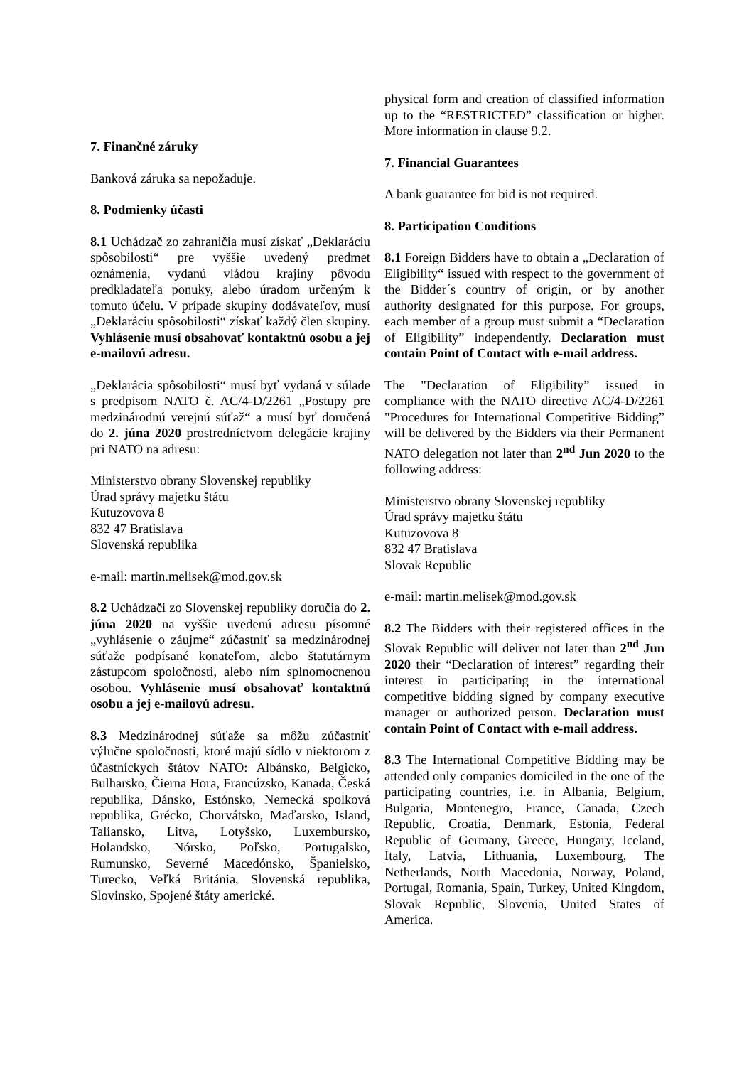7. Finančné záruky
Banková záruka sa nepožaduje.
8. Podmienky účasti
8.1 Uchádzač zo zahraničia musí získať „Deklaráciu spôsobilosti“ pre vyššie uvedený predmet oznámenia, vydanú vládou krajiny pôvodu predkladateľa ponuky, alebo úradom určeným k tomuto účelu. V prípade skupiny dodávateľov, musí „Deklaráciu spôsobilosti“ získať každý člen skupiny. Vyhlásenie musí obsahovať kontaktnú osobu a jej e-mailovú adresu.
„Deklarácia spôsobilosti“ musí byť vydaná v súlade s predpisom NATO č. AC/4-D/2261 „Postupy pre medzinárodnú verejnú súťaž“ a musí byť doručená do 2. júna 2020 prostredníctvom delegácie krajiny pri NATO na adresu:
Ministerstvo obrany Slovenskej republiky
Úrad správy majetku štátu
Kutuzovova 8
832 47 Bratislava
Slovenská republika
e-mail: martin.melisek@mod.gov.sk
8.2 Uchádzači zo Slovenskej republiky doručia do 2. júna 2020 na vyššie uvedenú adresu písomné „vyhlásenie o záujme“ zúčastniť sa medzinárodnej súťaže podpísané konateľom, alebo štatutárnym zástupcom spoločnosti, alebo ním splnomocnenou osobou. Vyhlásenie musí obsahovať kontaktnú osobu a jej e-mailovú adresu.
8.3 Medzinárodnej súťaže sa môžu zúčastniť výlučne spoločnosti, ktoré majú sídlo v niektorom z účastníckych štátov NATO: Albánsko, Belgicko, Bulharsko, Čierna Hora, Francúzsko, Kanada, Česká republika, Dánsko, Estónsko, Nemecká spolková republika, Grécko, Chorvátsko, Maďarsko, Island, Taliansko, Litva, Lotyšsko, Luxembursko, Holandsko, Nórsko, Poľsko, Portugalsko, Rumunsko, Severné Macedónsko, Španielsko, Turecko, Veľká Británia, Slovenská republika, Slovinsko, Spojené štáty americké.
physical form and creation of classified information up to the “RESTRICTED” classification or higher. More information in clause 9.2.
7. Financial Guarantees
A bank guarantee for bid is not required.
8. Participation Conditions
8.1 Foreign Bidders have to obtain a „Declaration of Eligibility“ issued with respect to the government of the Bidder´s country of origin, or by another authority designated for this purpose. For groups, each member of a group must submit a “Declaration of Eligibility” independently. Declaration must contain Point of Contact with e-mail address.
The "Declaration of Eligibility” issued in compliance with the NATO directive AC/4-D/2261 "Procedures for International Competitive Bidding” will be delivered by the Bidders via their Permanent NATO delegation not later than 2<sup>nd</sup> Jun 2020 to the following address:
Ministerstvo obrany Slovenskej republiky
Úrad správy majetku štátu
Kutuzovova 8
832 47 Bratislava
Slovak Republic
e-mail: martin.melisek@mod.gov.sk
8.2 The Bidders with their registered offices in the Slovak Republic will deliver not later than 2<sup>nd</sup> Jun 2020 their “Declaration of interest” regarding their interest in participating in the international competitive bidding signed by company executive manager or authorized person. Declaration must contain Point of Contact with e-mail address.
8.3 The International Competitive Bidding may be attended only companies domiciled in the one of the participating countries, i.e. in Albania, Belgium, Bulgaria, Montenegro, France, Canada, Czech Republic, Croatia, Denmark, Estonia, Federal Republic of Germany, Greece, Hungary, Iceland, Italy, Latvia, Lithuania, Luxembourg, The Netherlands, North Macedonia, Norway, Poland, Portugal, Romania, Spain, Turkey, United Kingdom, Slovak Republic, Slovenia, United States of America.